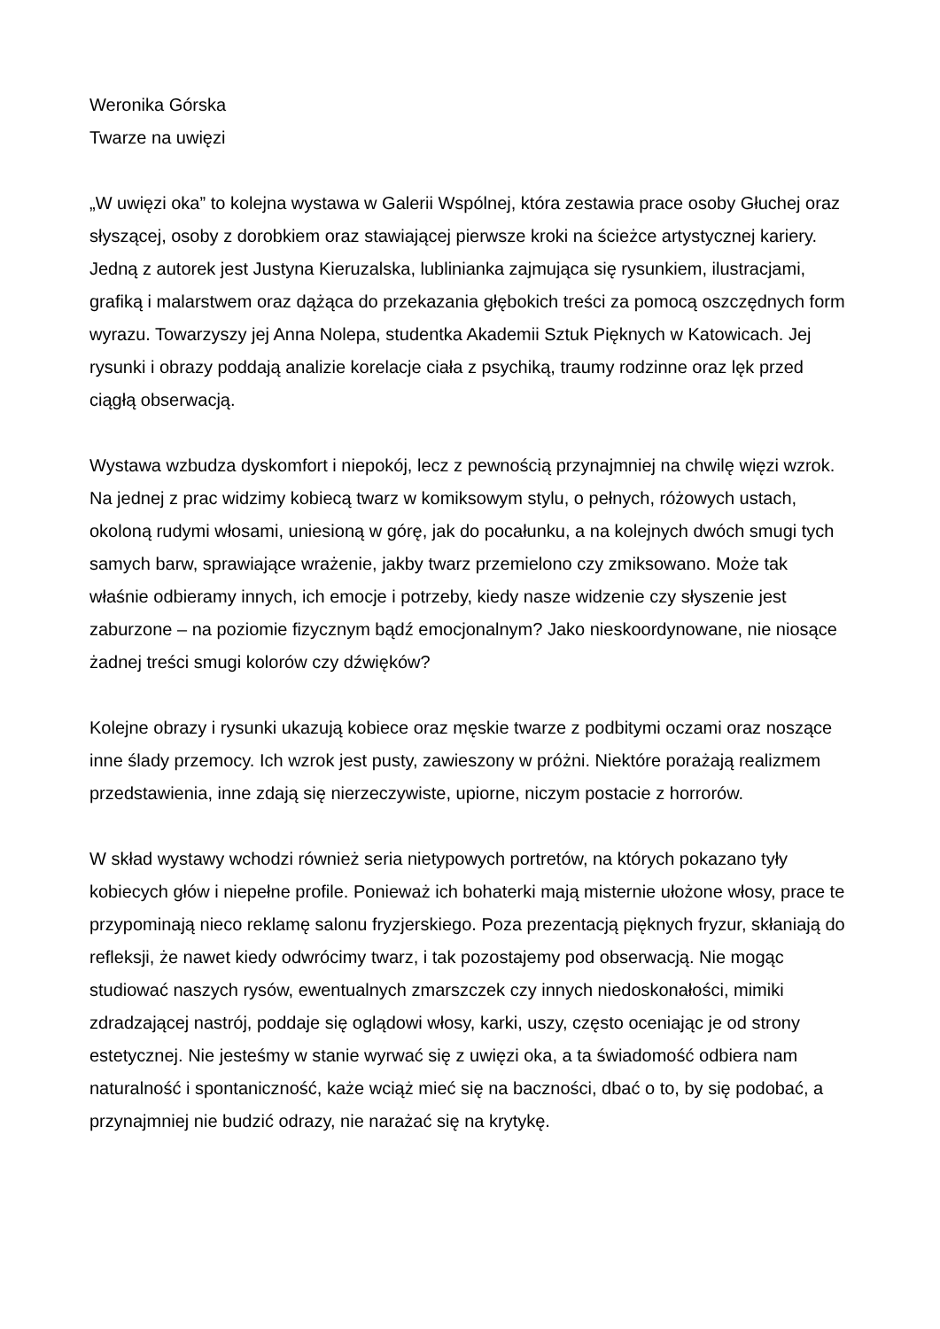Weronika Górska
Twarze na uwięzi
„W uwięzi oka” to kolejna wystawa w Galerii Wspólnej, która zestawia prace osoby Głuchej oraz słyszącej, osoby z dorobkiem oraz stawiającej pierwsze kroki na ścieżce artystycznej kariery. Jedną z autorek jest Justyna Kieruzalska, lublinianka zajmująca się rysunkiem, ilustracjami, grafiką i malarstwem oraz dążąca do przekazania głębokich treści za pomocą oszczędnych form wyrazu. Towarzyszy jej Anna Nolepa, studentka Akademii Sztuk Pięknych w Katowicach. Jej rysunki i obrazy poddają analizie korelacje ciała z psychiką, traumy rodzinne oraz lęk przed ciągłą obserwacją.
Wystawa wzbudza dyskomfort i niepokój, lecz z pewnością przynajmniej na chwilę więzi wzrok. Na jednej z prac widzimy kobiecą twarz w komiksowym stylu, o pełnych, różowych ustach, okoloną rudymi włosami, uniesioną w górę, jak do pocałunku, a na kolejnych dwóch smugi tych samych barw, sprawiające wrażenie, jakby twarz przemielono czy zmiksowano. Może tak właśnie odbieramy innych, ich emocje i potrzeby, kiedy nasze widzenie czy słyszenie jest zaburzone – na poziomie fizycznym bądź emocjonalnym? Jako nieskoordynowane, nie niosące żadnej treści smugi kolorów czy dźwięków?
Kolejne obrazy i rysunki ukazują kobiece oraz męskie twarze z podbitymi oczami oraz noszące inne ślady przemocy. Ich wzrok jest pusty, zawieszony w próżni. Niektóre porażają realizmem przedstawienia, inne zdają się nierzeczywiste, upiorne, niczym postacie z horrorów.
W skład wystawy wchodzi również seria nietypowych portretów, na których pokazano tyły kobiecych głów i niepełne profile. Ponieważ ich bohaterki mają misternie ułożone włosy, prace te przypominają nieco reklamę salonu fryzjerskiego. Poza prezentacją pięknych fryzur, skłaniają do refleksji, że nawet kiedy odwrócimy twarz, i tak pozostajemy pod obserwacją. Nie mogąc studiować naszych rysów, ewentualnych zmarszczek czy innych niedoskonałości, mimiki zdradzającej nastrój, poddaje się oglądowi włosy, karki, uszy, często oceniając je od strony estetycznej. Nie jesteśmy w stanie wyrwać się z uwięzi oka, a ta świadomość odbiera nam naturalność i spontaniczność, każe wciąż mieć się na baczności, dbać o to, by się podobać, a przynajmniej nie budzić odrazy, nie narażać się na krytykę.